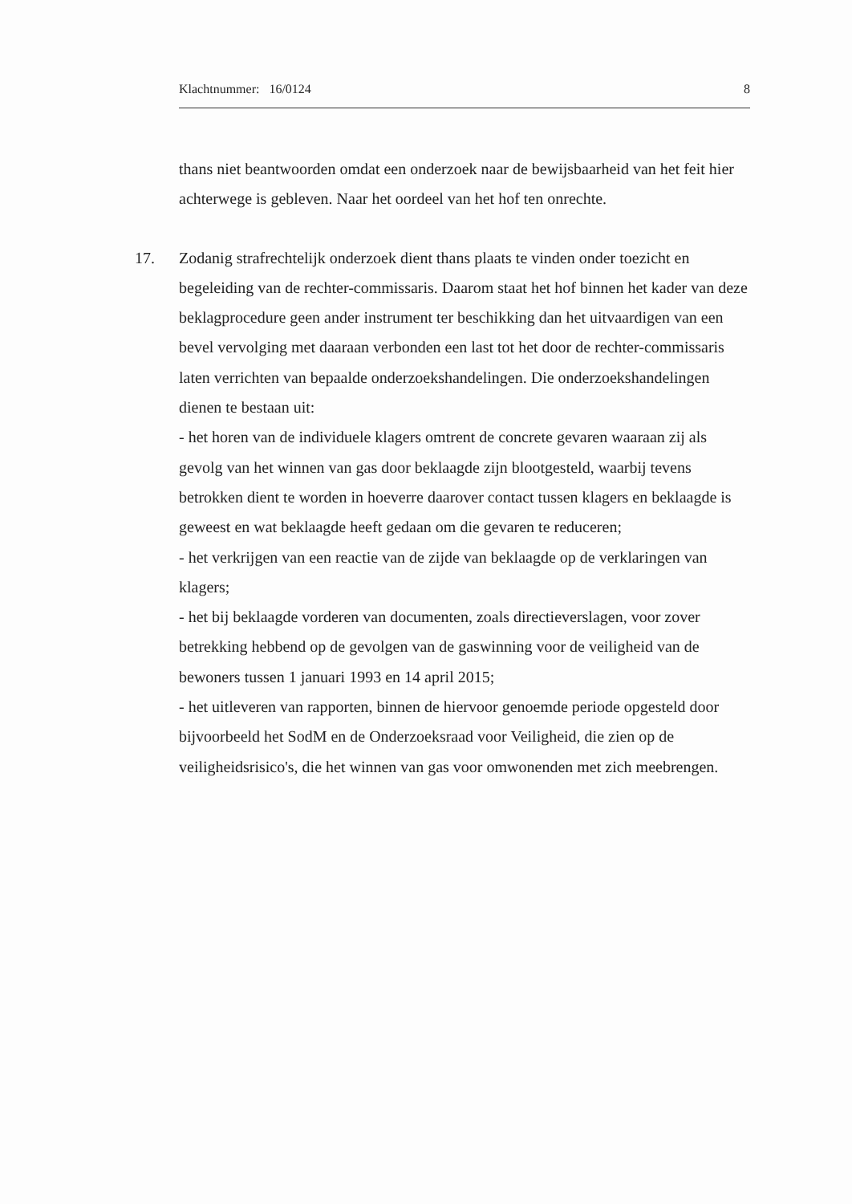Klachtnummer: 16/0124 8
thans niet beantwoorden omdat een onderzoek naar de bewijsbaarheid van het feit hier achterwege is gebleven. Naar het oordeel van het hof ten onrechte.
17. Zodanig strafrechtelijk onderzoek dient thans plaats te vinden onder toezicht en begeleiding van de rechter-commissaris. Daarom staat het hof binnen het kader van deze beklagprocedure geen ander instrument ter beschikking dan het uitvaardigen van een bevel vervolging met daaraan verbonden een last tot het door de rechter-commissaris laten verrichten van bepaalde onderzoekshandelingen. Die onderzoekshandelingen dienen te bestaan uit:
- het horen van de individuele klagers omtrent de concrete gevaren waaraan zij als gevolg van het winnen van gas door beklaagde zijn blootgesteld, waarbij tevens betrokken dient te worden in hoeverre daarover contact tussen klagers en beklaagde is geweest en wat beklaagde heeft gedaan om die gevaren te reduceren;
- het verkrijgen van een reactie van de zijde van beklaagde op de verklaringen van klagers;
- het bij beklaagde vorderen van documenten, zoals directieverslagen, voor zover betrekking hebbend op de gevolgen van de gaswinning voor de veiligheid van de bewoners tussen 1 januari 1993 en 14 april 2015;
- het uitleveren van rapporten, binnen de hiervoor genoemde periode opgesteld door bijvoorbeeld het SodM en de Onderzoeksraad voor Veiligheid, die zien op de veiligheidsrisico's, die het winnen van gas voor omwonenden met zich meebrengen.